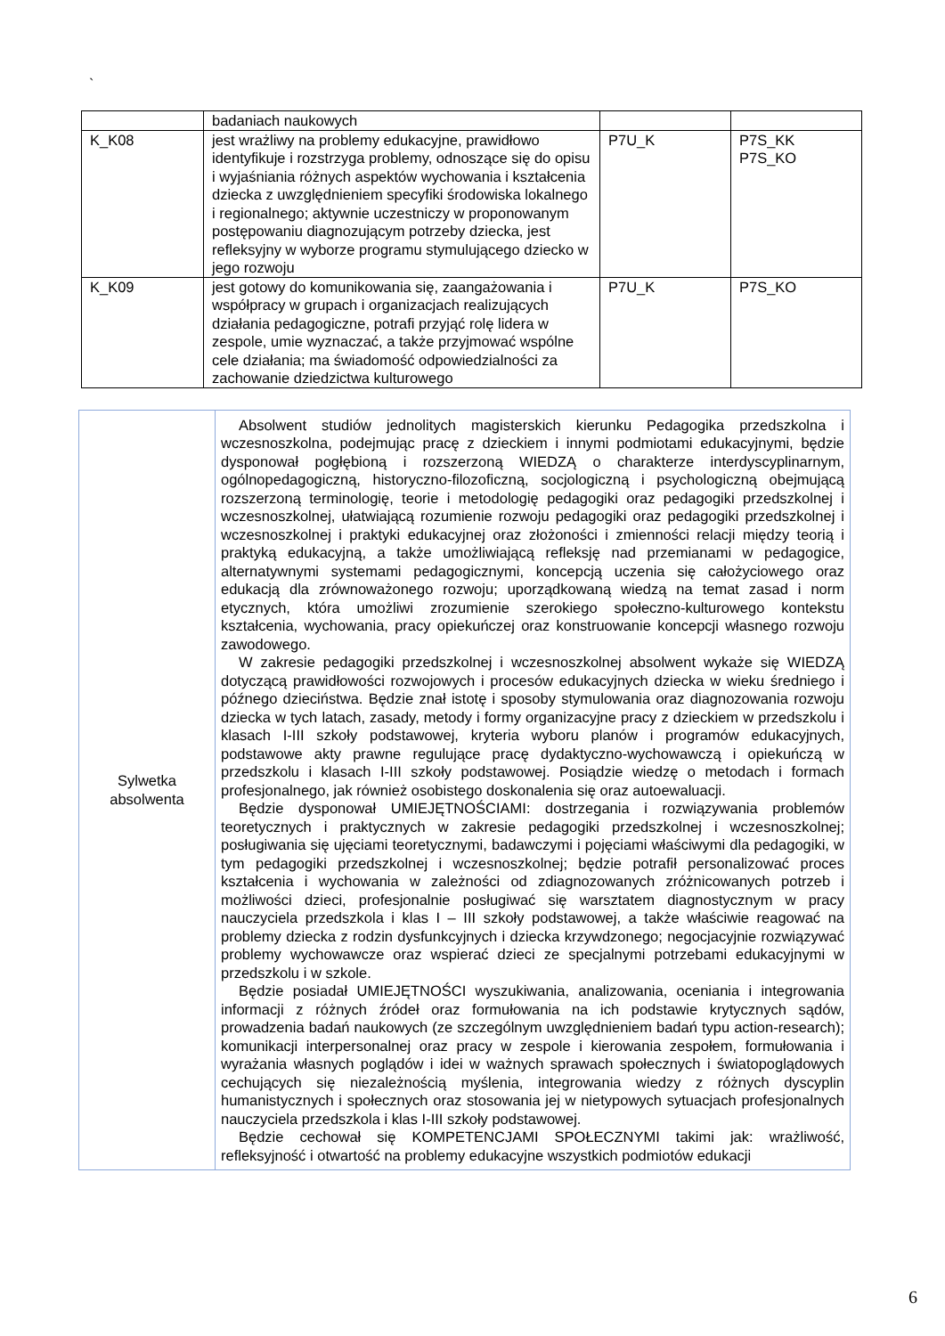`
| | badaniach naukowych | | |
| K_K08 | jest wrażliwy na problemy edukacyjne, prawidłowo identyfikuje i rozstrzyga problemy, odnoszące się do opisu i wyjaśniania różnych aspektów wychowania i kształcenia dziecka z uwzględnieniem specyfiki środowiska lokalnego i regionalnego; aktywnie uczestniczy w proponowanym postępowaniu diagnozującym potrzeby dziecka, jest refleksyjny w wyborze programu stymulującego dziecko w jego rozwoju | P7U_K | P7S_KK P7S_KO |
| K_K09 | jest gotowy do komunikowania się, zaangażowania i współpracy w grupach i organizacjach realizujących działania pedagogiczne, potrafi przyjąć rolę lidera w zespole, umie wyznaczać, a także przyjmować wspólne cele działania; ma świadomość odpowiedzialności za zachowanie dziedzictwa kulturowego | P7U_K | P7S_KO |
| Sylwetka absolwenta | Absolwent studiów jednolitych magisterskich kierunku Pedagogika przedszkolna i wczesnoszkolna, podejmując pracę z dzieckiem i innymi podmiotami edukacyjnymi, będzie dysponował pogłębioną i rozszerzoną WIEDZĄ o charakterze interdyscyplinarnym, ogólnopedagogiczną, historyczno-filozoficzną, socjologiczną i psychologiczną obejmującą rozszerzoną terminologię, teorie i metodologię pedagogiki oraz pedagogiki przedszkolnej i wczesnoszkolnej, ułatwiającą rozumienie rozwoju pedagogiki oraz pedagogiki przedszkolnej i wczesnoszkolnej i praktyki edukacyjnej oraz złożoności i zmienności relacji między teorią i praktyką edukacyjną, a także umożliwiającą refleksję nad przemianami w pedagogice, alternatywnymi systemami pedagogicznymi, koncepcją uczenia się całożyciowego oraz edukacją dla zrównoważonego rozwoju; uporządkowaną wiedzą na temat zasad i norm etycznych, która umożliwi zrozumienie szerokiego społeczno-kulturowego kontekstu kształcenia, wychowania, pracy opiekuńczej oraz konstruowanie koncepcji własnego rozwoju zawodowego. W zakresie pedagogiki przedszkolnej i wczesnoszkolnej absolwent wykaże się WIEDZĄ dotyczącą prawidłowości rozwojowych i procesów edukacyjnych dziecka w wieku średniego i późnego dzieciństwa. Będzie znał istotę i sposoby stymulowania oraz diagnozowania rozwoju dziecka w tych latach, zasady, metody i formy organizacyjne pracy z dzieckiem w przedszkolu i klasach I-III szkoły podstawowej, kryteria wyboru planów i programów edukacyjnych, podstawowe akty prawne regulujące pracę dydaktyczno-wychowawczą i opiekuńczą w przedszkolu i klasach I-III szkoły podstawowej. Posiądzie wiedzę o metodach i formach profesjonalnego, jak również osobistego doskonalenia się oraz autoewaluacji. Będzie dysponował UMIEJĘTNOŚCIAMI: dostrzegania i rozwiązywania problemów teoretycznych i praktycznych w zakresie pedagogiki przedszkolnej i wczesnoszkolnej; posługiwania się ujęciami teoretycznymi, badawczymi i pojęciami właściwymi dla pedagogiki, w tym pedagogiki przedszkolnej i wczesnoszkolnej; będzie potrafił personalizować proces kształcenia i wychowania w zależności od zdiagnozowanych zróżnicowanych potrzeb i możliwości dzieci, profesjonalnie posługiwać się warsztatem diagnostycznym w pracy nauczyciela przedszkola i klas I – III szkoły podstawowej, a także właściwie reagować na problemy dziecka z rodzin dysfunkcyjnych i dziecka krzywdzonego; negocjacyjnie rozwiązywać problemy wychowawcze oraz wspierać dzieci ze specjalnymi potrzebami edukacyjnymi w przedszkolu i w szkole. Będzie posiadał UMIEJĘTNOŚCI wyszukiwania, analizowania, oceniania i integrowania informacji z różnych źródeł oraz formułowania na ich podstawie krytycznych sądów, prowadzenia badań naukowych (ze szczególnym uwzględnieniem badań typu action-research); komunikacji interpersonalnej oraz pracy w zespole i kierowania zespołem, formułowania i wyrażania własnych poglądów i idei w ważnych sprawach społecznych i światopoglądowych cechujących się niezależnością myślenia, integrowania wiedzy z różnych dyscyplin humanistycznych i społecznych oraz stosowania jej w nietypowych sytuacjach profesjonalnych nauczyciela przedszkola i klas I-III szkoły podstawowej. Będzie cechował się KOMPETENCJAMI SPOŁECZNYMI takimi jak: wrażliwość, refleksyjność i otwartość na problemy edukacyjne wszystkich podmiotów edukacji |
6